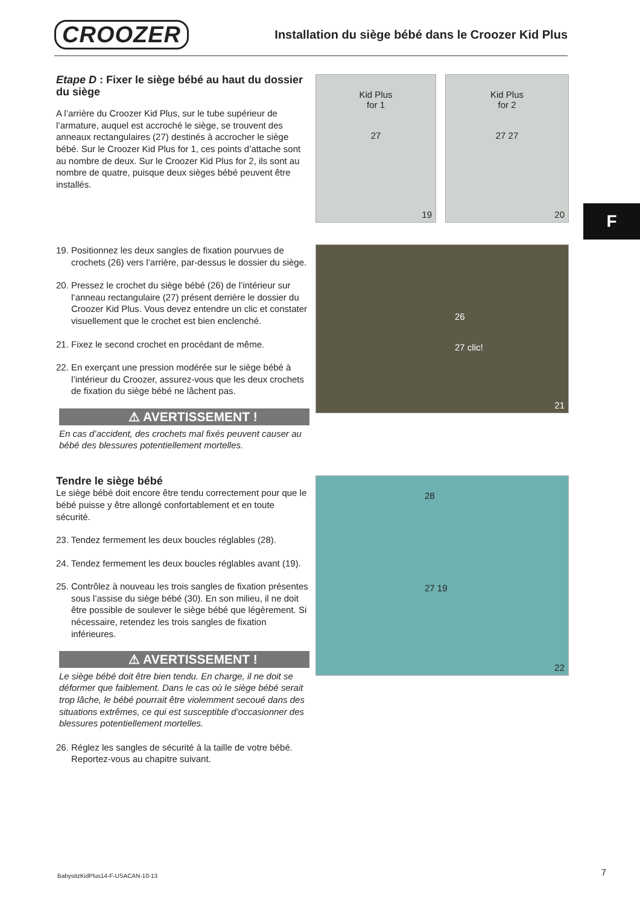CROOZER
Installation du siège bébé dans le Croozer Kid Plus
F
Etape D : Fixer le siège bébé au haut du dossier du siège
A l’arrière du Croozer Kid Plus, sur le tube supérieur de l’armature, auquel est accroché le siège, se trouvent des anneaux rectangulaires (27) destinés à accrocher le siège bébé. Sur le Croozer Kid Plus for 1, ces points d’attache sont au nombre de deux. Sur le Croozer Kid Plus for 2, ils sont au nombre de quatre, puisque deux sièges bébé peuvent être installés.
Kid Plus
for 1
27
19
Kid Plus
for 2
27 27
20
19. Positionnez les deux sangles de fixation pourvues de crochets (26) vers l’arrière, par-dessus le dossier du siège.
20. Pressez le crochet du siège bébé (26) de l’intérieur sur l‘anneau rectangulaire (27) présent derrière le dossier du Croozer Kid Plus. Vous devez entendre un clic et constater visuellement que le crochet est bien enclenché.
21. Fixez le second crochet en procédant de même.
22. En exerçant une pression modérée sur le siège bébé à l’intérieur du Croozer, assurez-vous que les deux crochets de fixation du siège bébé ne lâchent pas.
⚠ AVERTISSEMENT !
En cas d’accident, des crochets mal fixés peuvent causer au bébé des blessures potentiellement mortelles.
26
27 clic!
21
Tendre le siège bébé
Le siège bébé doit encore être tendu correctement pour que le bébé puisse y être allongé confortablement et en toute sécurité.
23. Tendez fermement les deux boucles réglables (28).
24. Tendez fermement les deux boucles réglables avant (19).
25. Contrôlez à nouveau les trois sangles de fixation présentes sous l’assise du siège bébé (30). En son milieu, il ne doit être possible de soulever le siège bébé que légèrement. Si nécessaire, retendez les trois sangles de fixation inférieures.
⚠ AVERTISSEMENT !
Le siège bébé doit être bien tendu. En charge, il ne doit se déformer que faiblement. Dans le cas où le siège bébé serait trop lâche, le bébé pourrait être violemment secoué dans des situations extrêmes, ce qui est susceptible d’occasionner des blessures potentiellement mortelles.
26. Réglez les sangles de sécurité à la taille de votre bébé. Reportez-vous au chapitre suivant.
28
27 19
22
BabysitzKidPlus14-F-USACAN-10-13
7